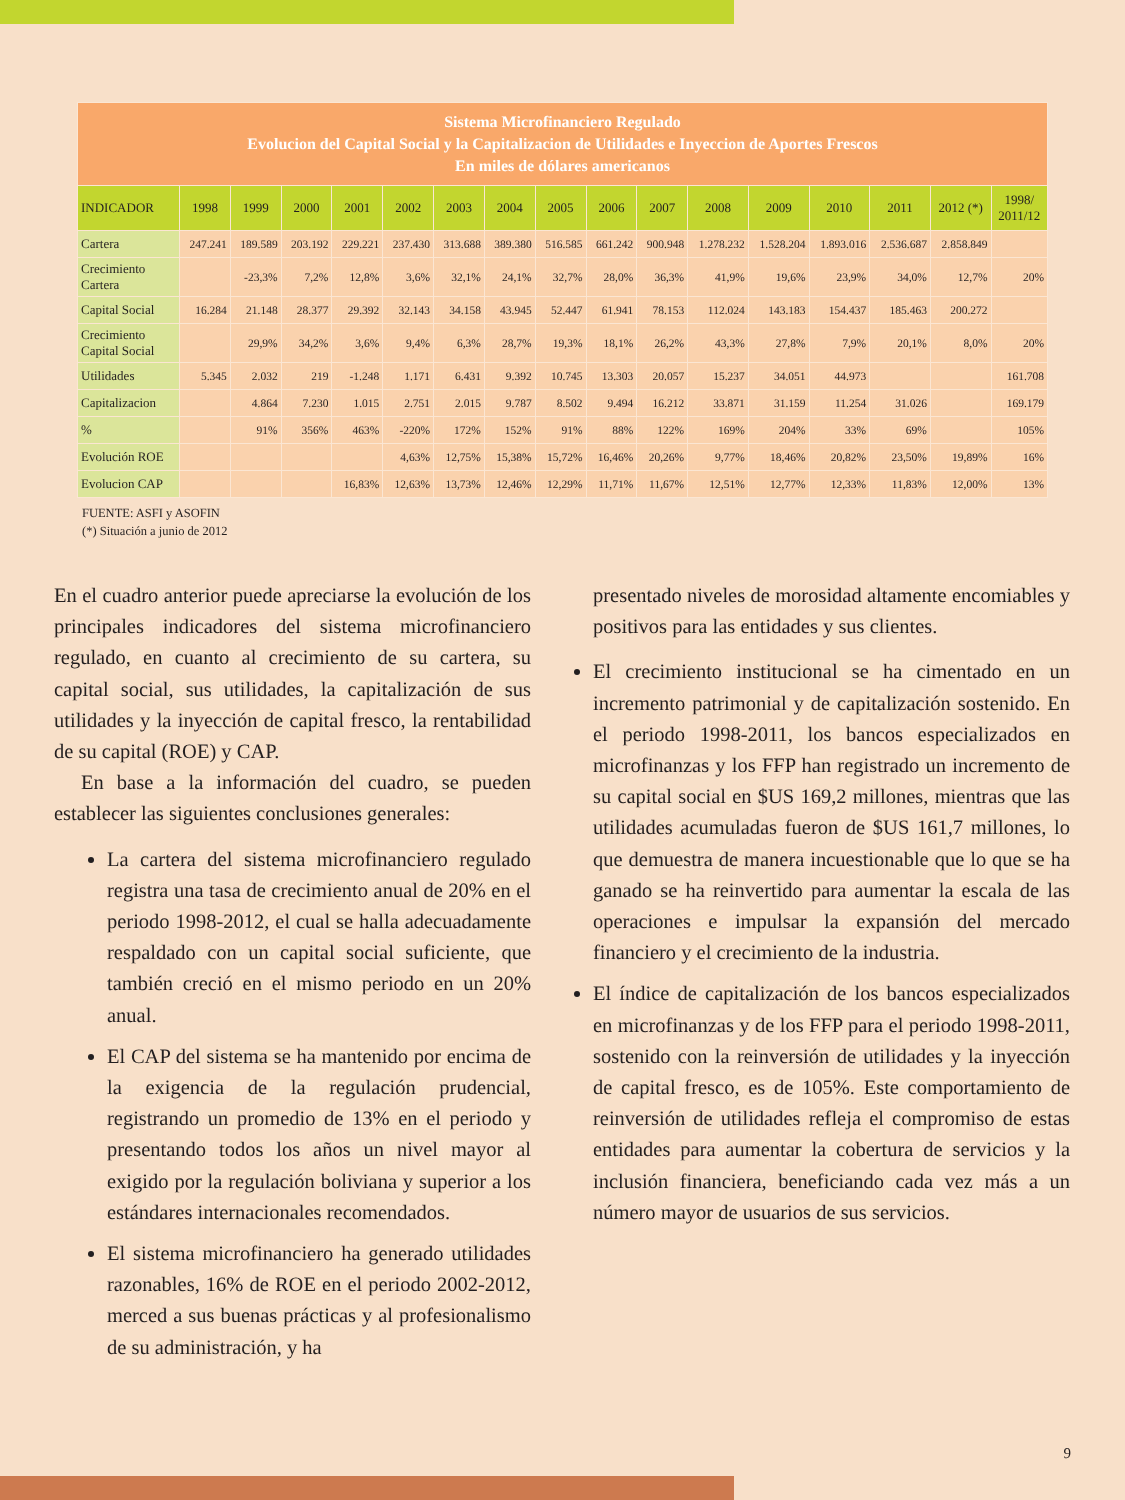| Sistema Microfinanciero Regulado Evolucion del Capital Social y la Capitalizacion de Utilidades e Inyeccion de Aportes Frescos En miles de dólares americanos | | | | | | | | | | | | | | | | |
| --- | --- | --- | --- | --- | --- | --- | --- | --- | --- | --- | --- | --- | --- | --- | --- | --- |
| INDICADOR | 1998 | 1999 | 2000 | 2001 | 2002 | 2003 | 2004 | 2005 | 2006 | 2007 | 2008 | 2009 | 2010 | 2011 | 2012 (*) | 1998/ 2011/12 |
| Cartera | 247.241 | 189.589 | 203.192 | 229.221 | 237.430 | 313.688 | 389.380 | 516.585 | 661.242 | 900.948 | 1.278.232 | 1.528.204 | 1.893.016 | 2.536.687 | 2.858.849 | |
| Crecimiento Cartera | | -23,3% | 7,2% | 12,8% | 3,6% | 32,1% | 24,1% | 32,7% | 28,0% | 36,3% | 41,9% | 19,6% | 23,9% | 34,0% | 12,7% | 20% |
| Capital Social | 16.284 | 21.148 | 28.377 | 29.392 | 32.143 | 34.158 | 43.945 | 52.447 | 61.941 | 78.153 | 112.024 | 143.183 | 154.437 | 185.463 | 200.272 | |
| Crecimiento Capital Social | | 29,9% | 34,2% | 3,6% | 9,4% | 6,3% | 28,7% | 19,3% | 18,1% | 26,2% | 43,3% | 27,8% | 7,9% | 20,1% | 8,0% | 20% |
| Utilidades | 5.345 | 2.032 | 219 | -1.248 | 1.171 | 6.431 | 9.392 | 10.745 | 13.303 | 20.057 | 15.237 | 34.051 | 44.973 | | | 161.708 |
| Capitalizacion | | 4.864 | 7.230 | 1.015 | 2.751 | 2.015 | 9.787 | 8.502 | 9.494 | 16.212 | 33.871 | 31.159 | 11.254 | 31.026 | | 169.179 |
| % | | 91% | 356% | 463% | -220% | 172% | 152% | 91% | 88% | 122% | 169% | 204% | 33% | 69% | | 105% |
| Evolución ROE | | | | | 4,63% | 12,75% | 15,38% | 15,72% | 16,46% | 20,26% | 9,77% | 18,46% | 20,82% | 23,50% | 19,89% | 16% |
| Evolucion CAP | | | | 16,83% | 12,63% | 13,73% | 12,46% | 12,29% | 11,71% | 11,67% | 12,51% | 12,77% | 12,33% | 11,83% | 12,00% | 13% |
FUENTE: ASFI y ASOFIN
(*) Situación a junio de 2012
En el cuadro anterior puede apreciarse la evolución de los principales indicadores del sistema microfinanciero regulado, en cuanto al crecimiento de su cartera, su capital social, sus utilidades, la capitalización de sus utilidades y la inyección de capital fresco, la rentabilidad de su capital (ROE) y CAP.
En base a la información del cuadro, se pueden establecer las siguientes conclusiones generales:
La cartera del sistema microfinanciero regulado registra una tasa de crecimiento anual de 20% en el periodo 1998-2012, el cual se halla adecuadamente respaldado con un capital social suficiente, que también creció en el mismo periodo en un 20% anual.
El CAP del sistema se ha mantenido por encima de la exigencia de la regulación prudencial, registrando un promedio de 13% en el periodo y presentando todos los años un nivel mayor al exigido por la regulación boliviana y superior a los estándares internacionales recomendados.
El sistema microfinanciero ha generado utilidades razonables, 16% de ROE en el periodo 2002-2012, merced a sus buenas prácticas y al profesionalismo de su administración, y ha
presentado niveles de morosidad altamente encomiables y positivos para las entidades y sus clientes.
El crecimiento institucional se ha cimentado en un incremento patrimonial y de capitalización sostenido. En el periodo 1998-2011, los bancos especializados en microfinanzas y los FFP han registrado un incremento de su capital social en $US 169,2 millones, mientras que las utilidades acumuladas fueron de $US 161,7 millones, lo que demuestra de manera incuestionable que lo que se ha ganado se ha reinvertido para aumentar la escala de las operaciones e impulsar la expansión del mercado financiero y el crecimiento de la industria.
El índice de capitalización de los bancos especializados en microfinanzas y de los FFP para el periodo 1998-2011, sostenido con la reinversión de utilidades y la inyección de capital fresco, es de 105%. Este comportamiento de reinversión de utilidades refleja el compromiso de estas entidades para aumentar la cobertura de servicios y la inclusión financiera, beneficiando cada vez más a un número mayor de usuarios de sus servicios.
9